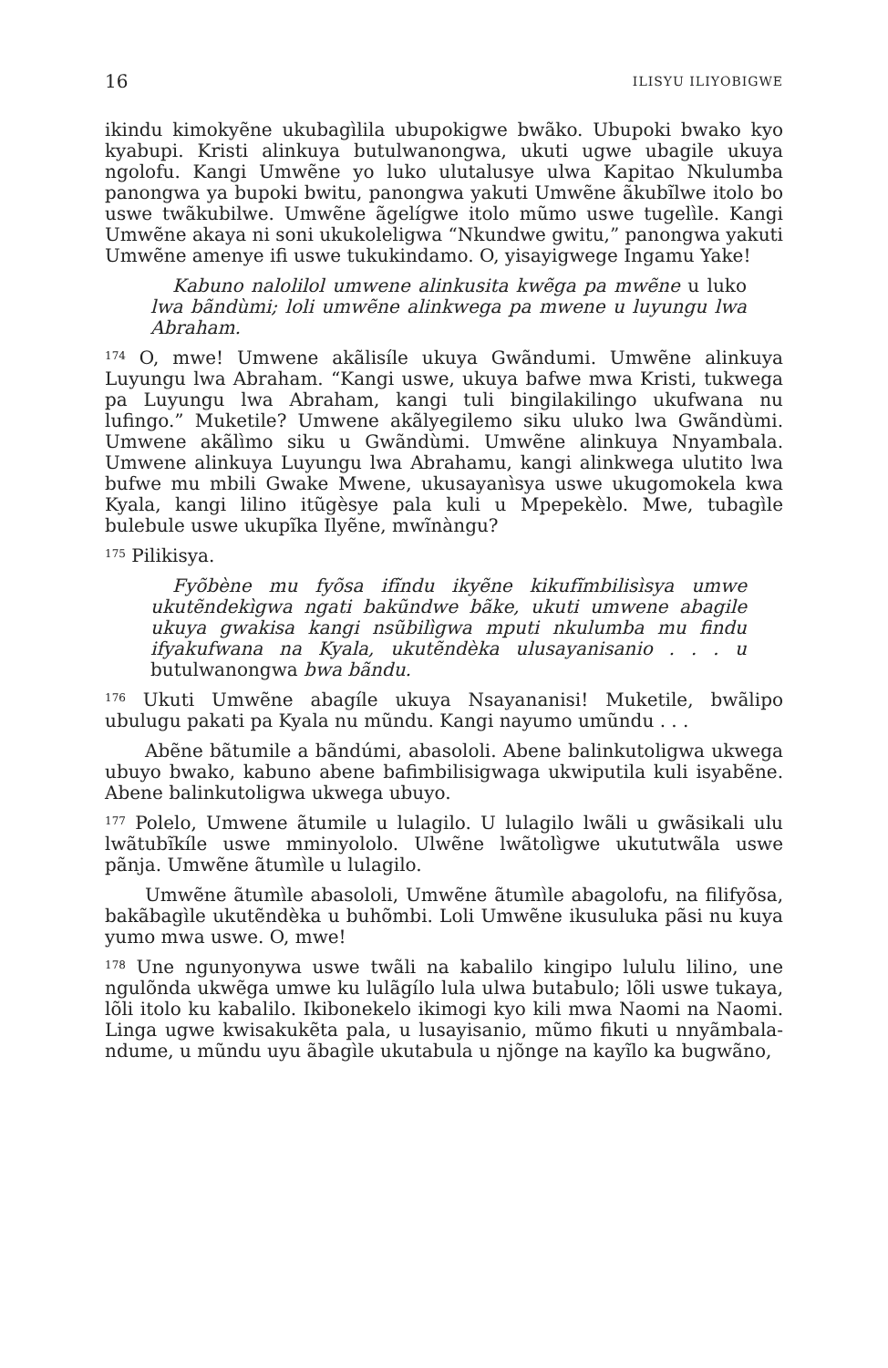16 ILISYU ILIYOBIGWE
ikindu kimokyẽne ukubagìlila ubupokigwe bwãko. Ubupoki bwako kyo kyabupi. Kristi alinkuya butulwanongwa, ukuti ugwe ubagile ukuya ngolofu. Kangi Umwẽne yo luko ulutalusye ulwa Kapitao Nkulumba panongwa ya bupoki bwitu, panongwa yakuti Umwẽne ãkubĩlwe itolo bo uswe twãkubilwe. Umwẽne ãgelígwe itolo mũmo uswe tugelìle. Kangi Umwẽne akaya ni soni ukukoleligwa “Nkundwe gwitu,” panongwa yakuti Umwẽne amenye ifi uswe tukukindamo. O, yisayigwege Ingamu Yake!
Kabuno nalolilol umwene alinkusita kwẽga pa mwẽne u luko lwa bãndùmi; loli umwẽne alinkwega pa mwene u luyungu lwa Abraham.
<sup>174</sup> O, mwe! Umwene akãlisíle ukuya Gwãndumi. Umwẽne alinkuya Luyungu lwa Abraham. “Kangi uswe, ukuya bafwe mwa Kristi, tukwega pa Luyungu lwa Abraham, kangi tuli bingilakilingo ukufwana nu lufingo.” Muketile? Umwene akãlyegilemo siku uluko lwa Gwãndùmi. Umwene akãlìmo siku u Gwãndùmi. Umwẽne alinkuya Nnyambala. Umwene alinkuya Luyungu lwa Abrahamu, kangi alinkwega ulutito lwa bufwe mu mbili Gwake Mwene, ukusayanìsya uswe ukugomokela kwa Kyala, kangi lilino itũgèsye pala kuli u Mpepekèlo. Mwe, tubagìle bulebule uswe ukupĩka Ilyẽne, mwĩnàngu?
<sup>175</sup> Pilikisya.
Fyõbène mu fyõsa ifĩndu ikyẽne kikufĩmbilisìsya umwe ukutẽndekìgwa ngati bakũndwe bãke, ukuti umwene abagile ukuya gwakisa kangi nsũbilìgwa mputi nkulumba mu findu ifyakufwana na Kyala, ukutẽndèka ulusayanisanio . . . u butulwanongwa bwa bãndu.
<sup>176</sup> Ukuti Umwẽne abagíle ukuya Nsayananisi! Muketile, bwãlipo ubulugu pakati pa Kyala nu mũndu. Kangi nayumo umũndu . . .
Abẽne bãtumile a bãndúmi, abasololi. Abene balinkutoligwa ukwega ubuyo bwako, kabuno abene bafimbilisigwaga ukwiputila kuli isyabẽne. Abene balinkutoligwa ukwega ubuyo.
<sup>177</sup> Polelo, Umwene ãtumile u lulagilo. U lulagilo lwãli u gwãsikali ulu lwãtubĩkíle uswe mminyololo. Ulwẽne lwãtolìgwe ukututwãla uswe pãnja. Umwẽne ãtumìle u lulagilo.
Umwẽne ãtumìle abasololi, Umwẽne ãtumìle abagolofu, na filifyõsa, bakãbagìle ukutẽndèka u buhõmbi. Loli Umwẽne ikusuluka pãsi nu kuya yumo mwa uswe. O, mwe!
<sup>178</sup> Une ngunyonywa uswe twãli na kabalilo kingipo lululu lilino, une ngulõnda ukwẽga umwe ku lulãgílo lula ulwa butabulo; lõli uswe tukaya, lõli itolo ku kabalilo. Ikibonekelo ikimogi kyo kili mwa Naomi na Naomi. Linga ugwe kwisakukẽta pala, u lusayisanio, mũmo fikuti u nnyãmbala-ndume, u mũndu uyu ãbagìle ukutabula u njõnge na kayĩlo ka bugwãno,